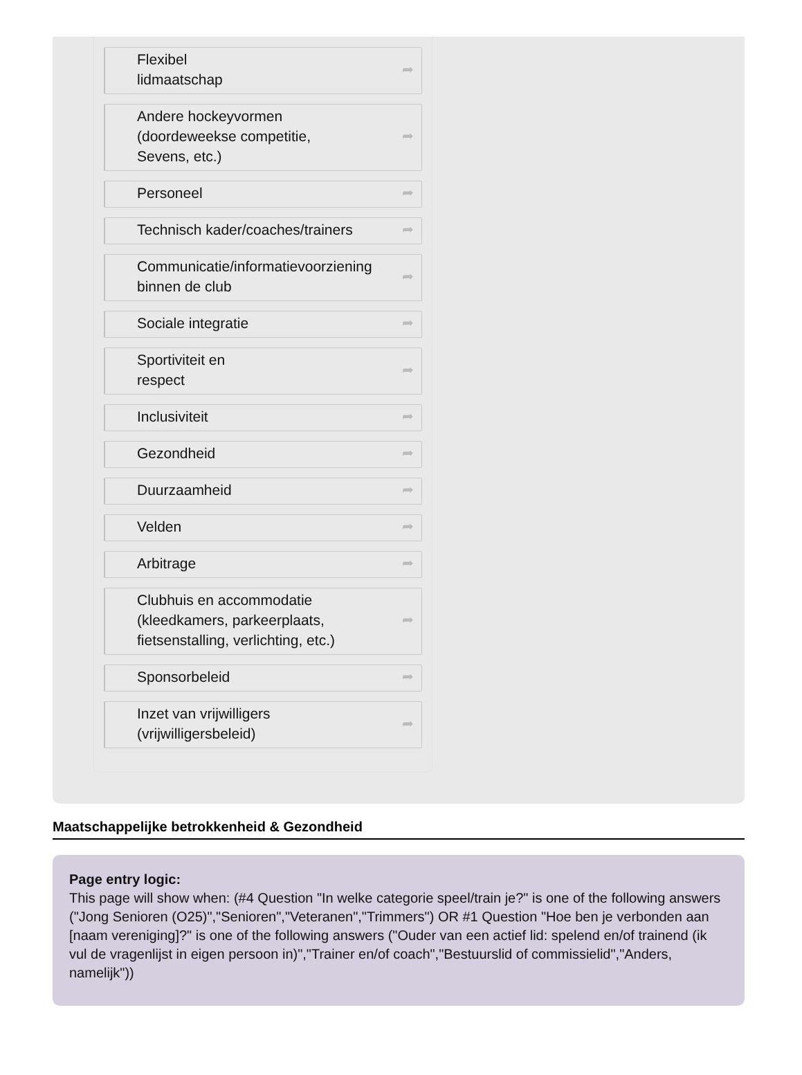Flexibel
lidmaatschap ➦
Andere hockeyvormen
(doordeweekse competitie,
Sevens, etc.) ➦
Personeel ➦
Technisch kader/coaches/trainers ➦
Communicatie/informatievoorziening binnen de club ➦
Sociale integratie ➦
Sportiviteit en
respect ➦
Inclusiviteit ➦
Gezondheid ➦
Duurzaamheid ➦
Velden ➦
Arbitrage ➦
Clubhuis en accommodatie
(kleedkamers, parkeerplaats,
fietsenstalling, verlichting, etc.) ➦
Sponsorbeleid ➦
Inzet van vrijwilligers
(vrijwilligersbeleid) ➦
Maatschappelijke betrokkenheid & Gezondheid
Page entry logic:
This page will show when: (#4 Question "In welke categorie speel/train je?" is one of the following answers ("Jong Senioren (O25)","Senioren","Veteranen","Trimmers") OR #1 Question "Hoe ben je verbonden aan [naam vereniging]?" is one of the following answers ("Ouder van een actief lid: spelend en/of trainend (ik vul de vragenlijst in eigen persoon in)","Trainer en/of coach","Bestuurslid of commissielid","Anders, namelijk"))